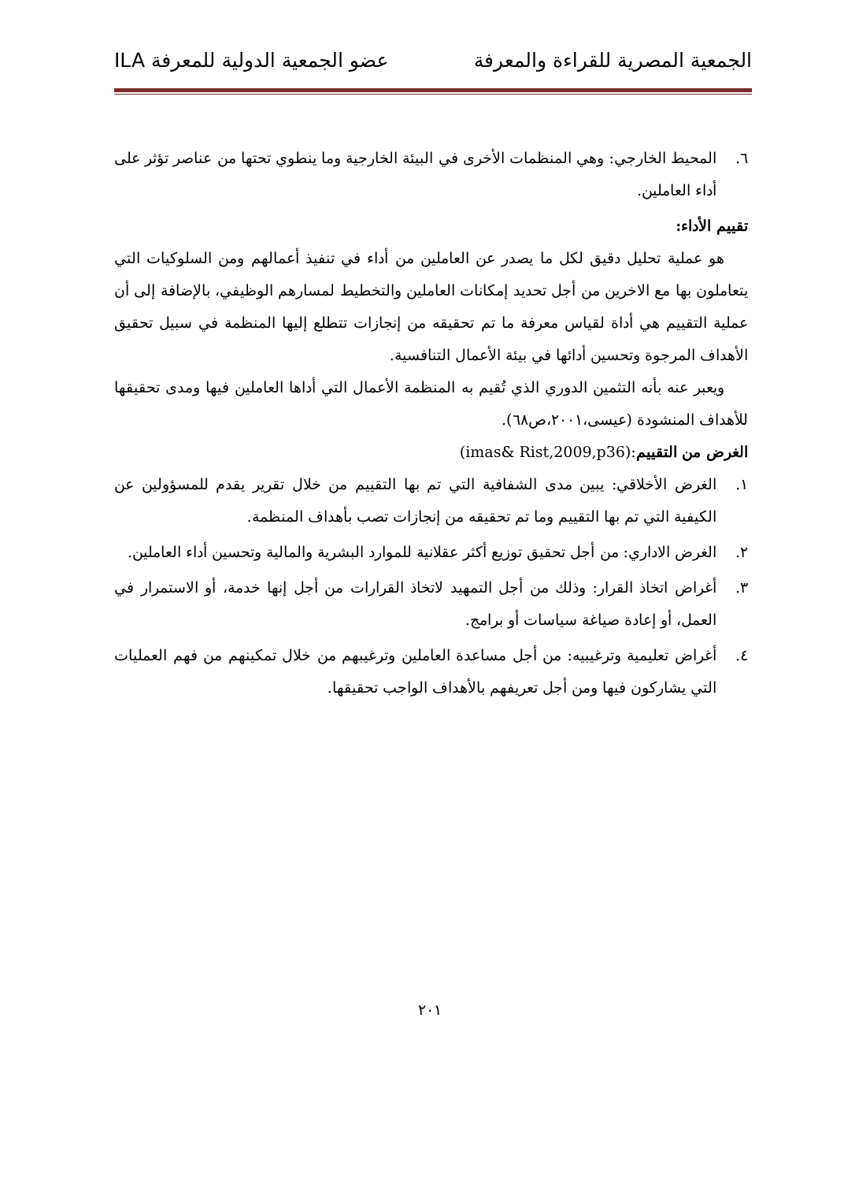الجمعية المصرية للقراءة والمعرفة عضو الجمعية الدولية للمعرفة ILA
٦. المحيط الخارجي: وهي المنظمات الأخرى في البيئة الخارجية وما ينطوي تحتها من عناصر تؤثر على أداء العاملين.
تقييم الأداء:
هو عملية تحليل دقيق لكل ما يصدر عن العاملين من أداء في تنفيذ أعمالهم ومن السلوكيات التي يتعاملون بها مع الاخرين من أجل تحديد إمكانات العاملين والتخطيط لمسارهم الوظيفي، بالإضافة إلى أن عملية التقييم هي أداة لقياس معرفة ما تم تحقيقه من إنجازات تتطلع إليها المنظمة في سبيل تحقيق الأهداف المرجوة وتحسين أدائها في بيئة الأعمال التنافسية.
ويعبر عنه بأنه التثمين الدوري الذي تُقيم به المنظمة الأعمال التي أداها العاملين فيها ومدى تحقيقها للأهداف المنشودة (عيسى،٢٠٠١،ص٦٨).
الغرض من التقييم:(imas& Rist,2009,p36)
١. الغرض الأخلاقي: يبين مدى الشفافية التي تم بها التقييم من خلال تقرير يقدم للمسؤولين عن الكيفية التي تم بها التقييم وما تم تحقيقه من إنجازات تصب بأهداف المنظمة.
٢. الغرض الاداري: من أجل تحقيق توزيع أكثر عقلانية للموارد البشرية والمالية وتحسين أداء العاملين.
٣. أغراض اتخاذ القرار: وذلك من أجل التمهيد لاتخاذ القرارات من أجل إنها خدمة، أو الاستمرار في العمل، أو إعادة صياغة سياسات أو برامج.
٤. أغراض تعليمية وترغيبيه: من أجل مساعدة العاملين وترغيبهم من خلال تمكينهم من فهم العمليات التي يشاركون فيها ومن أجل تعريفهم بالأهداف الواجب تحقيقها.
٢٠١